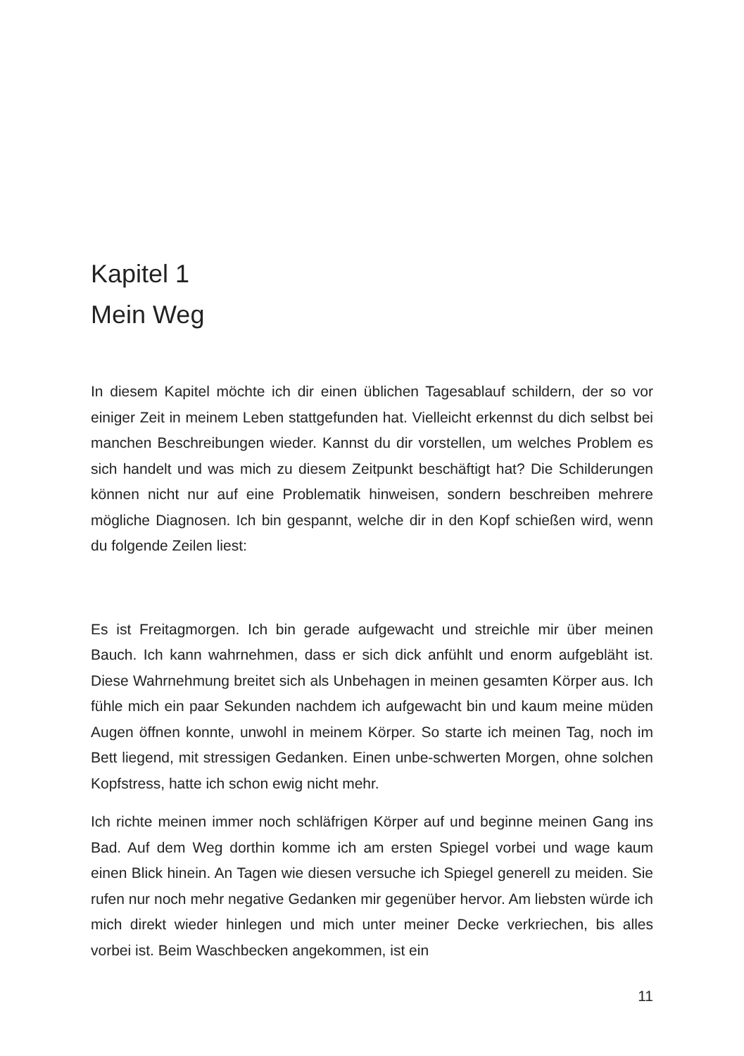Kapitel 1
Mein Weg
In diesem Kapitel möchte ich dir einen üblichen Tagesablauf schildern, der so vor einiger Zeit in meinem Leben stattgefunden hat. Vielleicht erkennst du dich selbst bei manchen Beschreibungen wieder. Kannst du dir vorstellen, um welches Problem es sich handelt und was mich zu diesem Zeitpunkt beschäftigt hat? Die Schilderungen können nicht nur auf eine Problematik hinweisen, sondern beschreiben mehrere mögliche Diagnosen. Ich bin gespannt, welche dir in den Kopf schießen wird, wenn du folgende Zeilen liest:
Es ist Freitagmorgen. Ich bin gerade aufgewacht und streichle mir über meinen Bauch. Ich kann wahrnehmen, dass er sich dick anfühlt und enorm aufgebläht ist. Diese Wahrnehmung breitet sich als Unbehagen in meinen gesamten Körper aus. Ich fühle mich ein paar Sekunden nachdem ich aufgewacht bin und kaum meine müden Augen öffnen konnte, unwohl in meinem Körper. So starte ich meinen Tag, noch im Bett liegend, mit stressigen Gedanken. Einen unbe-schwerten Morgen, ohne solchen Kopfstress, hatte ich schon ewig nicht mehr.
Ich richte meinen immer noch schläfrigen Körper auf und beginne meinen Gang ins Bad. Auf dem Weg dorthin komme ich am ersten Spiegel vorbei und wage kaum einen Blick hinein. An Tagen wie diesen versuche ich Spiegel generell zu meiden. Sie rufen nur noch mehr negative Gedanken mir gegenüber hervor. Am liebsten würde ich mich direkt wieder hinlegen und mich unter meiner Decke verkriechen, bis alles vorbei ist. Beim Waschbecken angekommen, ist ein
11